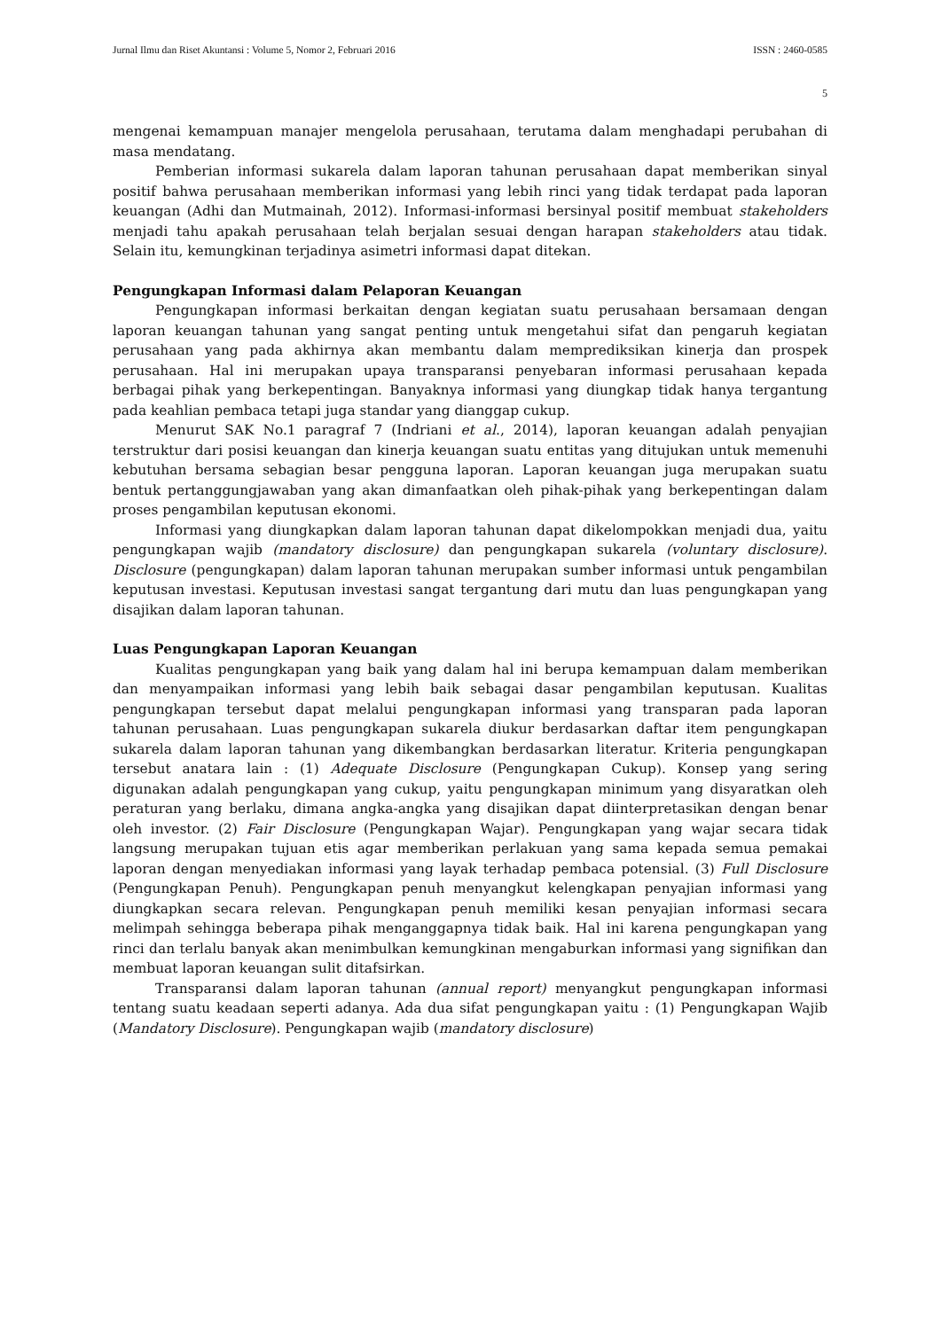Jurnal Ilmu dan Riset Akuntansi : Volume 5, Nomor 2, Februari 2016 ISSN : 2460-0585
5
mengenai kemampuan manajer mengelola perusahaan, terutama dalam menghadapi perubahan di masa mendatang.
Pemberian informasi sukarela dalam laporan tahunan perusahaan dapat memberikan sinyal positif bahwa perusahaan memberikan informasi yang lebih rinci yang tidak terdapat pada laporan keuangan (Adhi dan Mutmainah, 2012). Informasi-informasi bersinyal positif membuat stakeholders menjadi tahu apakah perusahaan telah berjalan sesuai dengan harapan stakeholders atau tidak. Selain itu, kemungkinan terjadinya asimetri informasi dapat ditekan.
Pengungkapan Informasi dalam Pelaporan Keuangan
Pengungkapan informasi berkaitan dengan kegiatan suatu perusahaan bersamaan dengan laporan keuangan tahunan yang sangat penting untuk mengetahui sifat dan pengaruh kegiatan perusahaan yang pada akhirnya akan membantu dalam memprediksikan kinerja dan prospek perusahaan. Hal ini merupakan upaya transparansi penyebaran informasi perusahaan kepada berbagai pihak yang berkepentingan. Banyaknya informasi yang diungkap tidak hanya tergantung pada keahlian pembaca tetapi juga standar yang dianggap cukup.
Menurut SAK No.1 paragraf 7 (Indriani et al., 2014), laporan keuangan adalah penyajian terstruktur dari posisi keuangan dan kinerja keuangan suatu entitas yang ditujukan untuk memenuhi kebutuhan bersama sebagian besar pengguna laporan. Laporan keuangan juga merupakan suatu bentuk pertanggungjawaban yang akan dimanfaatkan oleh pihak-pihak yang berkepentingan dalam proses pengambilan keputusan ekonomi.
Informasi yang diungkapkan dalam laporan tahunan dapat dikelompokkan menjadi dua, yaitu pengungkapan wajib (mandatory disclosure) dan pengungkapan sukarela (voluntary disclosure). Disclosure (pengungkapan) dalam laporan tahunan merupakan sumber informasi untuk pengambilan keputusan investasi. Keputusan investasi sangat tergantung dari mutu dan luas pengungkapan yang disajikan dalam laporan tahunan.
Luas Pengungkapan Laporan Keuangan
Kualitas pengungkapan yang baik yang dalam hal ini berupa kemampuan dalam memberikan dan menyampaikan informasi yang lebih baik sebagai dasar pengambilan keputusan. Kualitas pengungkapan tersebut dapat melalui pengungkapan informasi yang transparan pada laporan tahunan perusahaan. Luas pengungkapan sukarela diukur berdasarkan daftar item pengungkapan sukarela dalam laporan tahunan yang dikembangkan berdasarkan literatur. Kriteria pengungkapan tersebut anatara lain : (1) Adequate Disclosure (Pengungkapan Cukup). Konsep yang sering digunakan adalah pengungkapan yang cukup, yaitu pengungkapan minimum yang disyaratkan oleh peraturan yang berlaku, dimana angka-angka yang disajikan dapat diinterpretasikan dengan benar oleh investor. (2) Fair Disclosure (Pengungkapan Wajar). Pengungkapan yang wajar secara tidak langsung merupakan tujuan etis agar memberikan perlakuan yang sama kepada semua pemakai laporan dengan menyediakan informasi yang layak terhadap pembaca potensial. (3) Full Disclosure (Pengungkapan Penuh). Pengungkapan penuh menyangkut kelengkapan penyajian informasi yang diungkapkan secara relevan. Pengungkapan penuh memiliki kesan penyajian informasi secara melimpah sehingga beberapa pihak menganggapnya tidak baik. Hal ini karena pengungkapan yang rinci dan terlalu banyak akan menimbulkan kemungkinan mengaburkan informasi yang signifikan dan membuat laporan keuangan sulit ditafsirkan.
Transparansi dalam laporan tahunan (annual report) menyangkut pengungkapan informasi tentang suatu keadaan seperti adanya. Ada dua sifat pengungkapan yaitu : (1) Pengungkapan Wajib (Mandatory Disclosure). Pengungkapan wajib (mandatory disclosure)